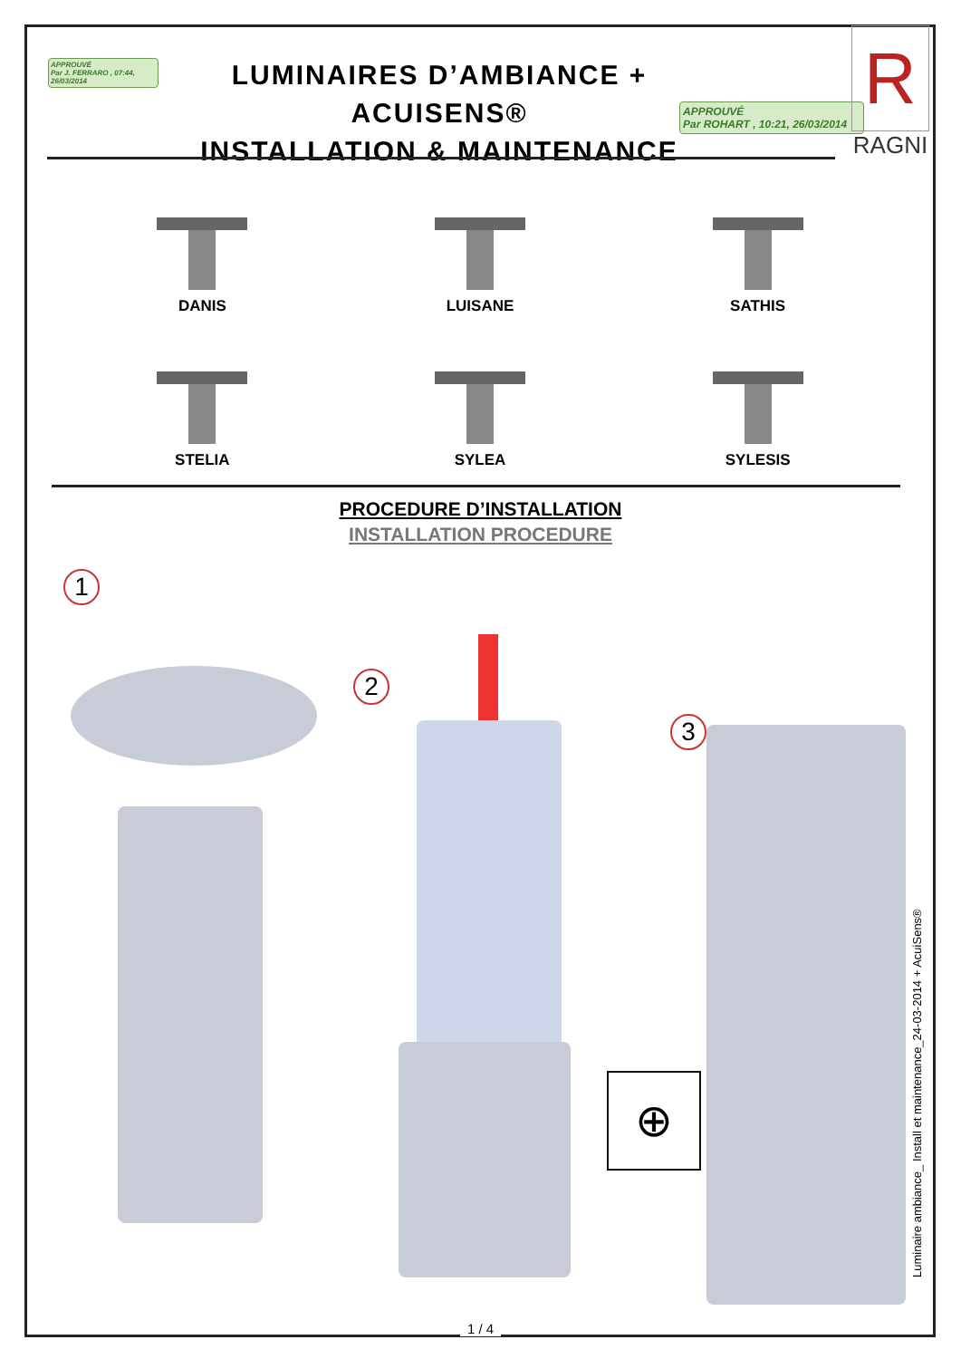APPROUVÉ
Par J. FERRARO , 07:44, 26/03/2014
LUMINAIRES D’AMBIANCE + ACUISENS®
INSTALLATION & MAINTENANCE
APPROUVÉ
Par ROHART , 10:21, 26/03/2014
R
RAGNI
DANIS
LUISANE
SATHIS
STELIA
SYLEA
SYLESIS
PROCEDURE D’INSTALLATION
INSTALLATION PROCEDURE
1
2
3
⊕
Luminaire ambiance_ Install et maintenance_24-03-2014 + AcuiSens®
1 / 4